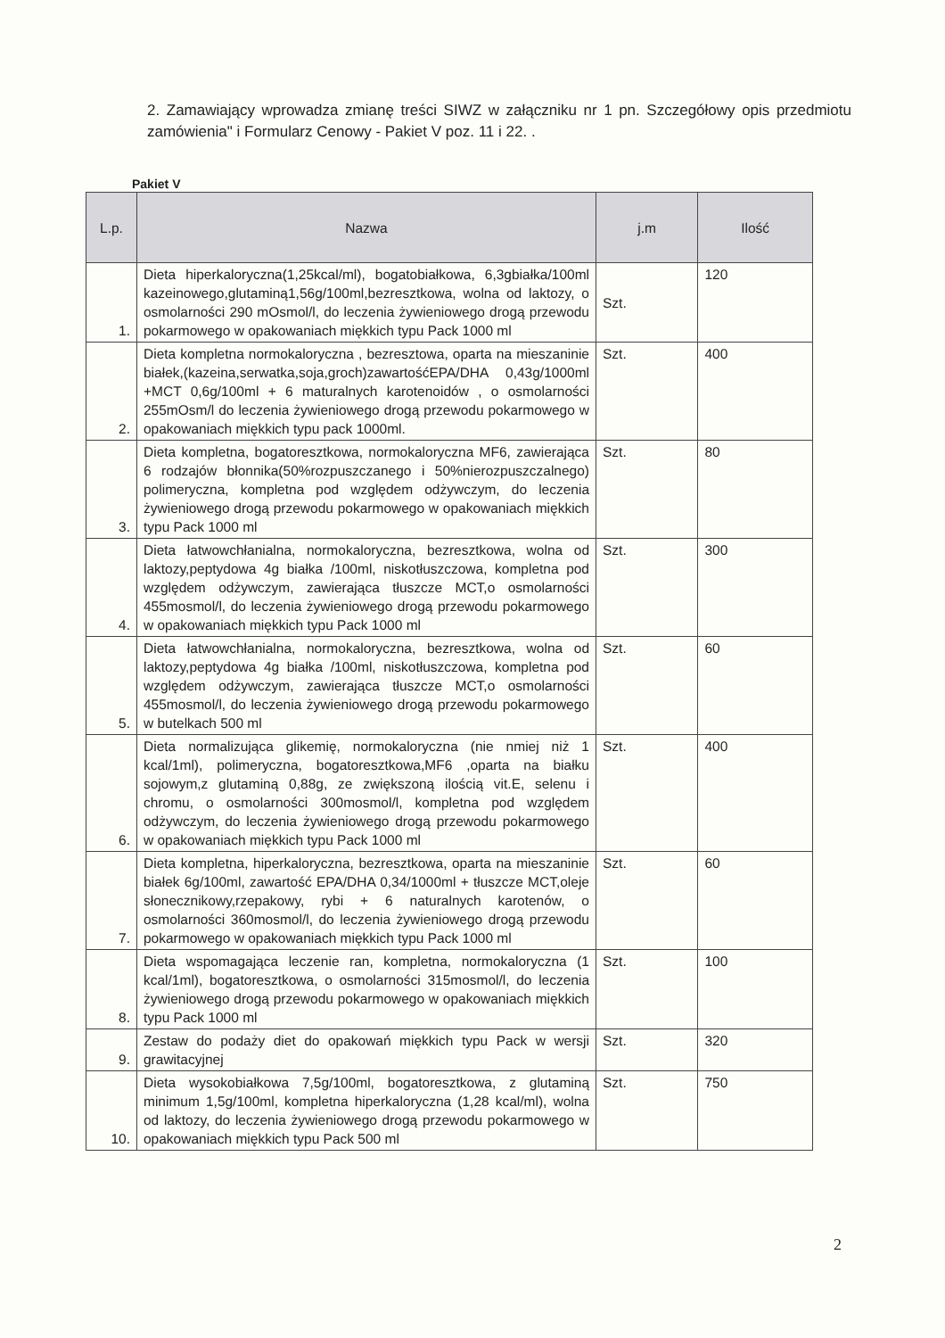2. Zamawiający wprowadza zmianę treści SIWZ w załączniku nr 1 pn. Szczegółowy opis przedmiotu zamówienia" i Formularz Cenowy - Pakiet V poz. 11 i 22. .
Pakiet V
| L.p. | Nazwa | j.m | Ilość |
| --- | --- | --- | --- |
| 1. | Dieta hiperkaloryczna(1,25kcal/ml), bogatobiałkowa, 6,3gbiałka/100ml kazeinowego,glutaminą1,56g/100ml,bezresztkowa, wolna od laktozy, o osmolarności 290 mOsmol/l, do leczenia żywieniowego drogą przewodu pokarmowego w opakowaniach miękkich typu Pack 1000 ml | Szt. | 120 |
| 2. | Dieta kompletna normokaloryczna , bezresztowa, oparta na mieszaninie białek,(kazeina,serwatka,soja,groch)zawartośćEPA/DHA 0,43g/1000ml +MCT 0,6g/100ml + 6 maturalnych karotenoidów , o osmolarności 255mOsm/l do leczenia żywieniowego drogą przewodu pokarmowego w opakowaniach miękkich typu pack 1000ml. | Szt. | 400 |
| 3. | Dieta kompletna, bogatoresztkowa, normokaloryczna MF6, zawierająca 6 rodzajów błonnika(50%rozpuszczanego i 50%nierozpuszczalnego) polimeryczna, kompletna pod względem odżywczym, do leczenia żywieniowego drogą przewodu pokarmowego w opakowaniach miękkich typu Pack 1000 ml | Szt. | 80 |
| 4. | Dieta łatwowchłanialna, normokaloryczna, bezresztkowa, wolna od laktozy,peptydowa 4g białka /100ml, niskotłuszczowa, kompletna pod względem odżywczym, zawierająca tłuszcze MCT,o osmolarności 455mosmol/l, do leczenia żywieniowego drogą przewodu pokarmowego w opakowaniach miękkich typu Pack 1000 ml | Szt. | 300 |
| 5. | Dieta łatwowchłanialna, normokaloryczna, bezresztkowa, wolna od laktozy,peptydowa 4g białka /100ml, niskotłuszczowa, kompletna pod względem odżywczym, zawierająca tłuszcze MCT,o osmolarności 455mosmol/l, do leczenia żywieniowego drogą przewodu pokarmowego w butelkach 500 ml | Szt. | 60 |
| 6. | Dieta normalizująca glikemię, normokaloryczna (nie nmiej niż 1 kcal/1ml), polimeryczna, bogatoresztkowa,MF6 ,oparta na białku sojowym,z glutaminą 0,88g, ze zwiększoną ilością vit.E, selenu i chromu, o osmolarności 300mosmol/l, kompletna pod względem odżywczym, do leczenia żywieniowego drogą przewodu pokarmowego w opakowaniach miękkich typu Pack 1000 ml | Szt. | 400 |
| 7. | Dieta kompletna, hiperkaloryczna, bezresztkowa, oparta na mieszaninie białek 6g/100ml, zawartość EPA/DHA 0,34/1000ml + tłuszcze MCT,oleje słonecznikowy,rzepakowy, rybi + 6 naturalnych karotenów, o osmolarności 360mosmol/l, do leczenia żywieniowego drogą przewodu pokarmowego w opakowaniach miękkich typu Pack 1000 ml | Szt. | 60 |
| 8. | Dieta wspomagająca leczenie ran, kompletna, normokaloryczna (1 kcal/1ml), bogatoresztkowa, o osmolarności 315mosmol/l, do leczenia żywieniowego drogą przewodu pokarmowego w opakowaniach miękkich typu Pack 1000 ml | Szt. | 100 |
| 9. | Zestaw do podaży diet do opakowań miękkich typu Pack w wersji grawitacyjnej | Szt. | 320 |
| 10. | Dieta wysokobiałkowa 7,5g/100ml, bogatoresztkowa, z glutaminą minimum 1,5g/100ml, kompletna hiperkaloryczna (1,28 kcal/ml), wolna od laktozy, do leczenia żywieniowego drogą przewodu pokarmowego w opakowaniach miękkich typu Pack 500 ml | Szt. | 750 |
2